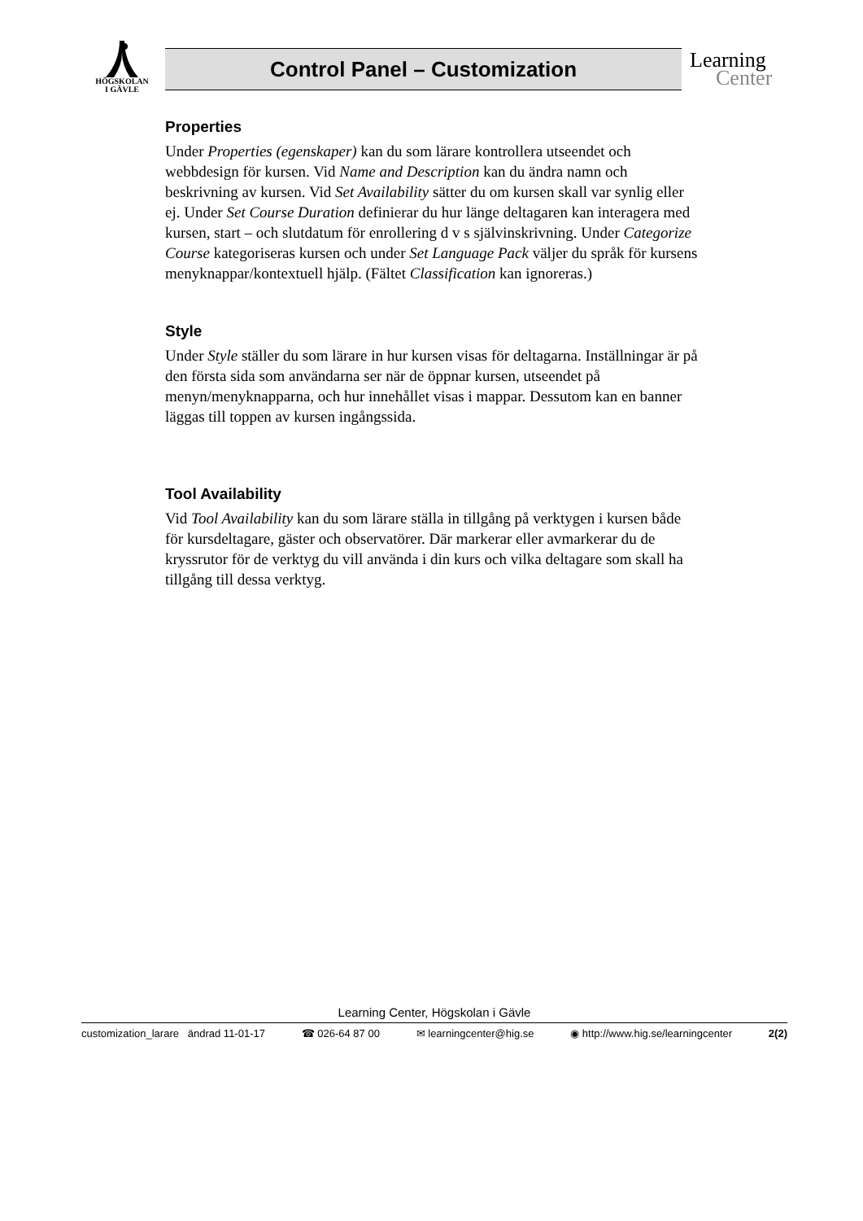HÖGSKOLAN
I GÄVLE
Control Panel – Customization
Learning
Center
Properties
Under Properties (egenskaper) kan du som lärare kontrollera utseendet och webbdesign för kursen. Vid Name and Description kan du ändra namn och beskrivning av kursen. Vid Set Availability sätter du om kursen skall var synlig eller ej. Under Set Course Duration definierar du hur länge deltagaren kan interagera med kursen, start – och slutdatum för enrollering d v s självinskrivning. Under Categorize Course kategoriseras kursen och under Set Language Pack väljer du språk för kursens menyknappar/kontextuell hjälp. (Fältet Classification kan ignoreras.)
Style
Under Style ställer du som lärare in hur kursen visas för deltagarna. Inställningar är på den första sida som användarna ser när de öppnar kursen, utseendet på menyn/menyknapparna, och hur innehållet visas i mappar. Dessutom kan en banner läggas till toppen av kursen ingångssida.
Tool Availability
Vid Tool Availability kan du som lärare ställa in tillgång på verktygen i kursen både för kursdeltagare, gäster och observatörer. Där markerar eller avmarkerar du de kryssrutor för de verktyg du vill använda i din kurs och vilka deltagare som skall ha tillgång till dessa verktyg.
Learning Center, Högskolan i Gävle
customization_larare ändrad 11-01-17 ☎ 026-64 87 00 ✉ learningcenter@hig.se ◉ http://www.hig.se/learningcenter 2(2)